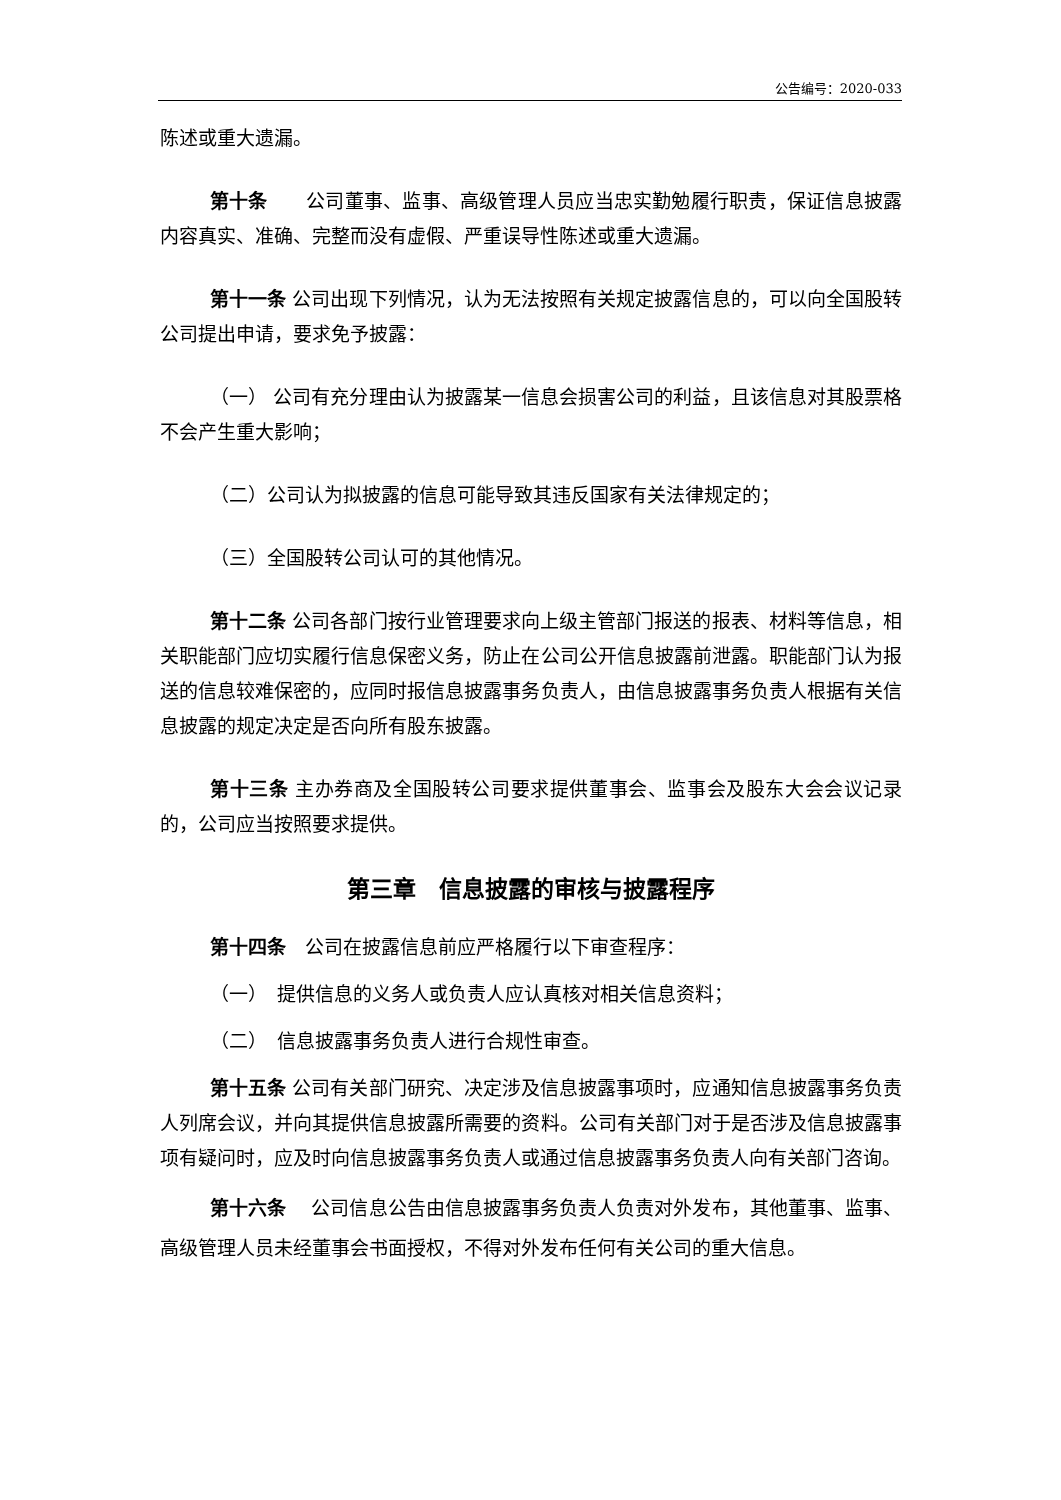公告编号：2020-033
陈述或重大遗漏。
第十条　　公司董事、监事、高级管理人员应当忠实勤勉履行职责，保证信息披露内容真实、准确、完整而没有虚假、严重误导性陈述或重大遗漏。
第十一条 公司出现下列情况，认为无法按照有关规定披露信息的，可以向全国股转公司提出申请，要求免予披露：
（一） 公司有充分理由认为披露某一信息会损害公司的利益，且该信息对其股票格不会产生重大影响；
（二）公司认为拟披露的信息可能导致其违反国家有关法律规定的；
（三）全国股转公司认可的其他情况。
第十二条 公司各部门按行业管理要求向上级主管部门报送的报表、材料等信息，相关职能部门应切实履行信息保密义务，防止在公司公开信息披露前泄露。职能部门认为报送的信息较难保密的，应同时报信息披露事务负责人，由信息披露事务负责人根据有关信息披露的规定决定是否向所有股东披露。
第十三条 主办券商及全国股转公司要求提供董事会、监事会及股东大会会议记录的，公司应当按照要求提供。
第三章　信息披露的审核与披露程序
第十四条　公司在披露信息前应严格履行以下审查程序：
（一）　提供信息的义务人或负责人应认真核对相关信息资料；
（二）　信息披露事务负责人进行合规性审查。
第十五条 公司有关部门研究、决定涉及信息披露事项时，应通知信息披露事务负责人列席会议，并向其提供信息披露所需要的资料。公司有关部门对于是否涉及信息披露事项有疑问时，应及时向信息披露事务负责人或通过信息披露事务负责人向有关部门咨询。
第十六条　 公司信息公告由信息披露事务负责人负责对外发布，其他董事、监事、高级管理人员未经董事会书面授权，不得对外发布任何有关公司的重大信息。